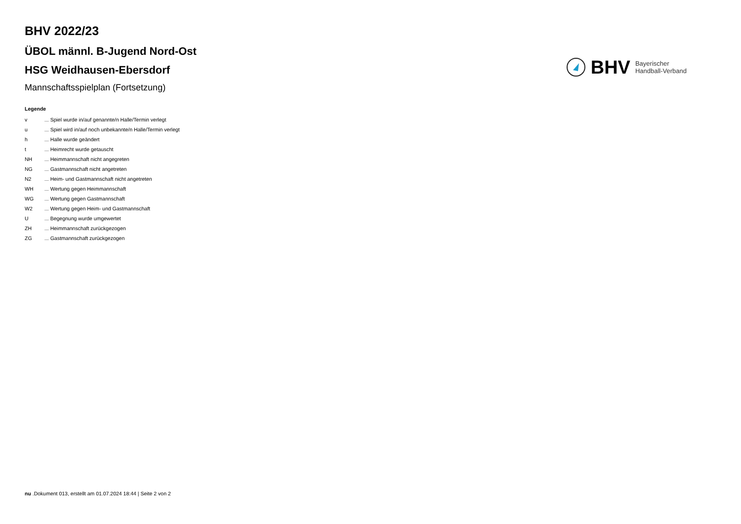BHV 2022/23
ÜBOL männl. B-Jugend Nord-Ost
HSG Weidhausen-Ebersdorf
Mannschaftsspielplan (Fortsetzung)
BHV Bayerischer
Handball-Verband
Legende
| v | ... Spiel wurde in/auf genannte/n Halle/Termin verlegt |
| u | ... Spiel wird in/auf noch unbekannte/n Halle/Termin verlegt |
| h | ... Halle wurde geändert |
| t | ... Heimrecht wurde getauscht |
| NH | ... Heimmannschaft nicht angegreten |
| NG | ... Gastmannschaft nicht angetreten |
| N2 | ... Heim- und Gastmannschaft nicht angetreten |
| WH | ... Wertung gegen Heimmannschaft |
| WG | ... Wertung gegen Gastmannschaft |
| W2 | ... Wertung gegen Heim- und Gastmannschaft |
| U | ... Begegnung wurde umgewertet |
| ZH | ... Heimmannschaft zurückgezogen |
| ZG | ... Gastmannschaft zurückgezogen |
nu .Dokument 013, erstellt am 01.07.2024 18:44 | Seite 2 von 2